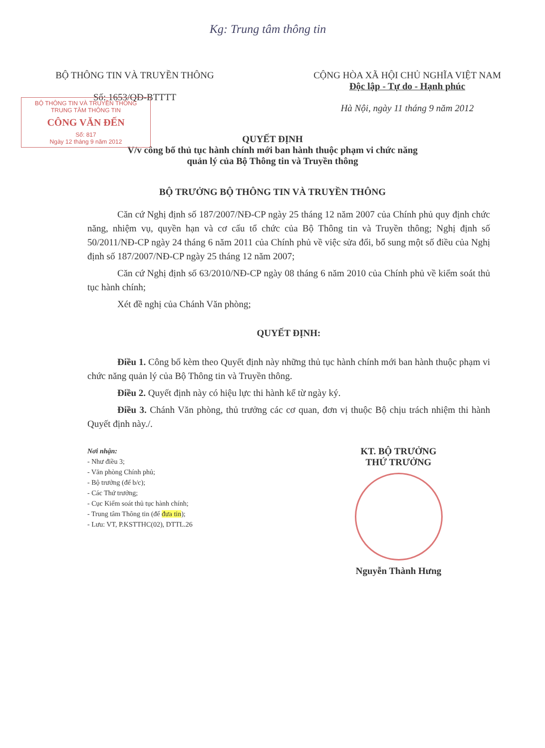Kg: Trung tâm thông tin
BỘ THÔNG TIN VÀ TRUYỀN THÔNG
Số: 1653/QĐ-BTTTT
CỘNG HÒA XÃ HỘI CHỦ NGHĨA VIỆT NAM
Độc lập - Tự do - Hạnh phúc
Hà Nội, ngày 11 tháng 9 năm 2012
BỘ THÔNG TIN VÀ TRUYỀN THÔNG
TRUNG TÂM THÔNG TIN
CÔNG VĂN ĐẾN
Số: 817
Ngày 12 tháng 9 năm 2012
QUYẾT ĐỊNH
V/v công bố thủ tục hành chính mới ban hành thuộc phạm vi chức năng
quản lý của Bộ Thông tin và Truyền thông
BỘ TRƯỞNG BỘ THÔNG TIN VÀ TRUYỀN THÔNG
Căn cứ Nghị định số 187/2007/NĐ-CP ngày 25 tháng 12 năm 2007 của Chính phủ quy định chức năng, nhiệm vụ, quyền hạn và cơ cấu tổ chức của Bộ Thông tin và Truyền thông; Nghị định số 50/2011/NĐ-CP ngày 24 tháng 6 năm 2011 của Chính phủ về việc sửa đổi, bổ sung một số điều của Nghị định số 187/2007/NĐ-CP ngày 25 tháng 12 năm 2007;
Căn cứ Nghị định số 63/2010/NĐ-CP ngày 08 tháng 6 năm 2010 của Chính phủ về kiểm soát thủ tục hành chính;
Xét đề nghị của Chánh Văn phòng;
QUYẾT ĐỊNH:
Điều 1. Công bố kèm theo Quyết định này những thủ tục hành chính mới ban hành thuộc phạm vi chức năng quản lý của Bộ Thông tin và Truyền thông.
Điều 2. Quyết định này có hiệu lực thi hành kể từ ngày ký.
Điều 3. Chánh Văn phòng, thủ trưởng các cơ quan, đơn vị thuộc Bộ chịu trách nhiệm thi hành Quyết định này./.
Nơi nhận:
- Như điều 3;
- Văn phòng Chính phủ;
- Bộ trưởng (để b/c);
- Các Thứ trưởng;
- Cục Kiểm soát thủ tục hành chính;
- Trung tâm Thông tin (để đưa tin);
- Lưu: VT, P.KSTTHC(02), DTTL.26
KT. BỘ TRƯỞNG
THỨ TRƯỞNG
Nguyễn Thành Hưng